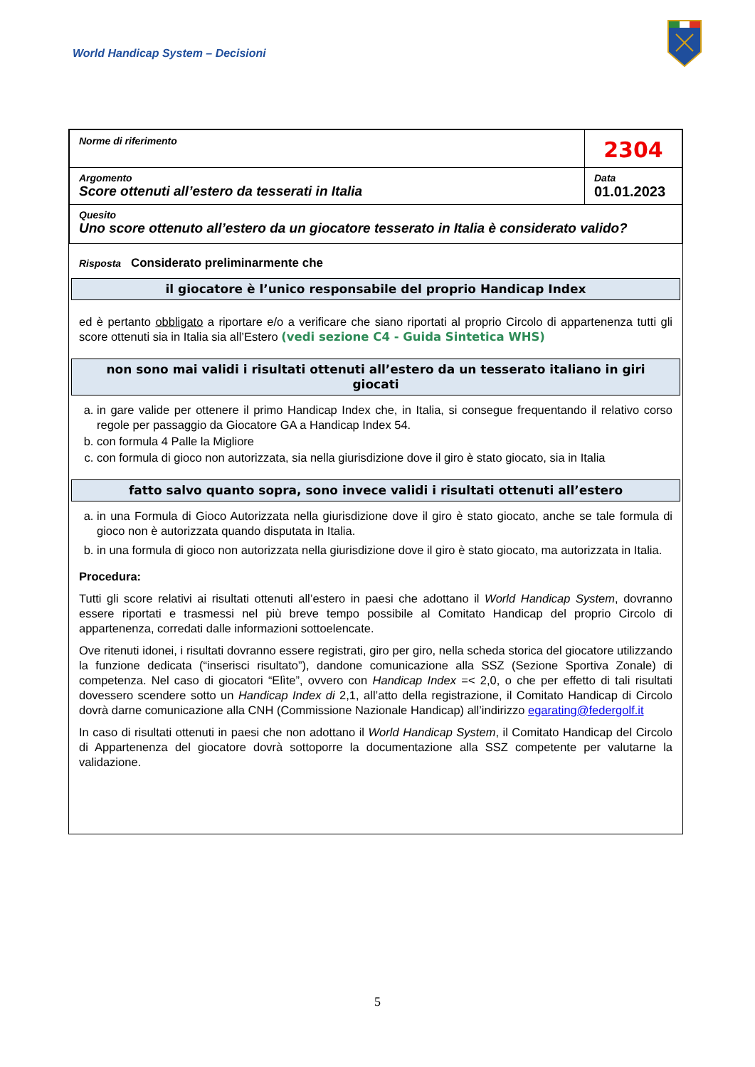World Handicap System – Decisioni
| Norme di riferimento | 2304 |
| Argomento Score ottenuti all’estero da tesserati in Italia | Data 01.01.2023 |
| Quesito Uno score ottenuto all’estero da un giocatore tesserato in Italia è considerato valido? | |
Risposta Considerato preliminarmente che
il giocatore è l’unico responsabile del proprio Handicap Index
ed è pertanto obbligato a riportare e/o a verificare che siano riportati al proprio Circolo di appartenenza tutti gli score ottenuti sia in Italia sia all’Estero (vedi sezione C4 - Guida Sintetica WHS)
non sono mai validi i risultati ottenuti all’estero da un tesserato italiano in giri giocati
a. in gare valide per ottenere il primo Handicap Index che, in Italia, si consegue frequentando il relativo corso regole per passaggio da Giocatore GA a Handicap Index 54.
b. con formula 4 Palle la Migliore
c. con formula di gioco non autorizzata, sia nella giurisdizione dove il giro è stato giocato, sia in Italia
fatto salvo quanto sopra, sono invece validi i risultati ottenuti all’estero
a. in una Formula di Gioco Autorizzata nella giurisdizione dove il giro è stato giocato, anche se tale formula di gioco non è autorizzata quando disputata in Italia.
b. in una formula di gioco non autorizzata nella giurisdizione dove il giro è stato giocato, ma autorizzata in Italia.
Procedura:
Tutti gli score relativi ai risultati ottenuti all’estero in paesi che adottano il World Handicap System, dovranno essere riportati e trasmessi nel più breve tempo possibile al Comitato Handicap del proprio Circolo di appartenenza, corredati dalle informazioni sottoelencate.
Ove ritenuti idonei, i risultati dovranno essere registrati, giro per giro, nella scheda storica del giocatore utilizzando la funzione dedicata (“inserisci risultato”), dandone comunicazione alla SSZ (Sezione Sportiva Zonale) di competenza. Nel caso di giocatori “Elìte”, ovvero con Handicap Index =< 2,0, o che per effetto di tali risultati dovessero scendere sotto un Handicap Index di 2,1, all’atto della registrazione, il Comitato Handicap di Circolo dovrà darne comunicazione alla CNH (Commissione Nazionale Handicap) all’indirizzo egarating@federgolf.it
In caso di risultati ottenuti in paesi che non adottano il World Handicap System, il Comitato Handicap del Circolo di Appartenenza del giocatore dovrà sottoporre la documentazione alla SSZ competente per valutarne la validazione.
5